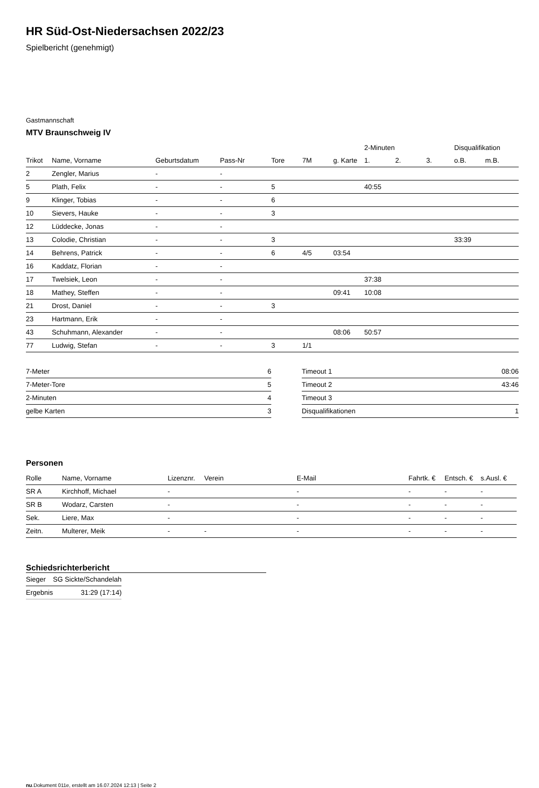HR Süd-Ost-Niedersachsen 2022/23
Spielbericht (genehmigt)
Gastmannschaft
MTV Braunschweig IV
| | | | | | | | 2-Minuten | | | Disqualifikation | |
| --- | --- | --- | --- | --- | --- | --- | --- | --- | --- | --- | --- |
| Trikot | Name, Vorname | Geburtsdatum | Pass-Nr | Tore | 7M | g. Karte | 1. | 2. | 3. | o.B. | m.B. |
| 2 | Zengler, Marius | - | - | | | | | | | | |
| 5 | Plath, Felix | - | - | 5 | | | 40:55 | | | | |
| 9 | Klinger, Tobias | - | - | 6 | | | | | | | |
| 10 | Sievers, Hauke | - | - | 3 | | | | | | | |
| 12 | Lüddecke, Jonas | - | - | | | | | | | | |
| 13 | Colodie, Christian | - | - | 3 | | | | | | 33:39 | |
| 14 | Behrens, Patrick | - | - | 6 | 4/5 | 03:54 | | | | | |
| 16 | Kaddatz, Florian | - | - | | | | | | | | |
| 17 | Twelsiek, Leon | - | - | | | | 37:38 | | | | |
| 18 | Mathey, Steffen | - | - | | | 09:41 | 10:08 | | | | |
| 21 | Drost, Daniel | - | - | 3 | | | | | | | |
| 23 | Hartmann, Erik | - | - | | | | | | | | |
| 43 | Schuhmann, Alexander | - | - | | | 08:06 | 50:57 | | | | |
| 77 | Ludwig, Stefan | - | - | 3 | 1/1 | | | | | | |
| 7-Meter | 6 |
| 7-Meter-Tore | 5 |
| 2-Minuten | 4 |
| gelbe Karten | 3 |
| Timeout 1 | 08:06 |
| Timeout 2 | 43:46 |
| Timeout 3 | |
| Disqualifikationen | 1 |
Personen
| Rolle | Name, Vorname | Lizenznr. | Verein | E-Mail | Fahrtk. € | Entsch. € | s.Ausl. € |
| --- | --- | --- | --- | --- | --- | --- | --- |
| SR A | Kirchhoff, Michael | - | | - | - | - | - |
| SR B | Wodarz, Carsten | - | | - | - | - | - |
| Sek. | Liere, Max | - | | - | - | - | - |
| Zeitn. | Multerer, Meik | - | - | - | - | - | - |
Schiedsrichterbericht
| Sieger | SG Sickte/Schandelah |
| Ergebnis | 31:29 (17:14) |
nu.Dokument 011e, erstellt am 16.07.2024 12:13 | Seite 2